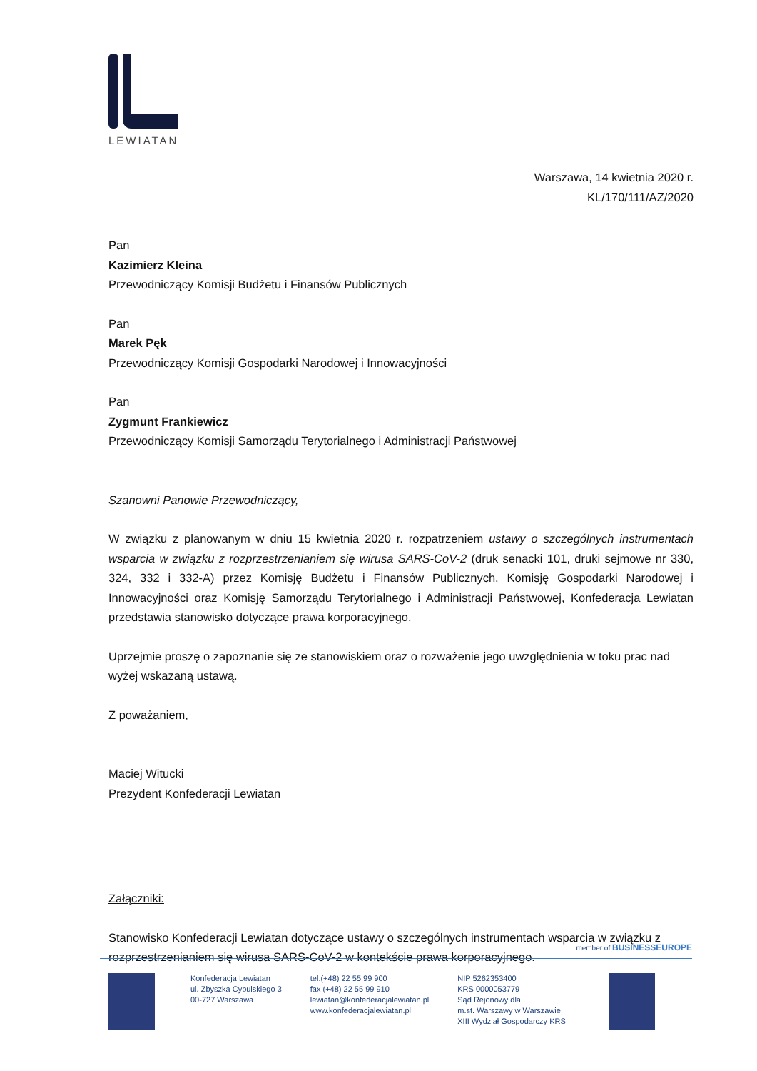LEWIATAN
Warszawa, 14 kwietnia 2020 r.
KL/170/111/AZ/2020
Pan
Kazimierz Kleina
Przewodniczący Komisji Budżetu i Finansów Publicznych
Pan
Marek Pęk
Przewodniczący Komisji Gospodarki Narodowej i Innowacyjności
Pan
Zygmunt Frankiewicz
Przewodniczący Komisji Samorządu Terytorialnego i Administracji Państwowej
Szanowni Panowie Przewodniczący,
W związku z planowanym w dniu 15 kwietnia 2020 r. rozpatrzeniem ustawy o szczególnych instrumentach wsparcia w związku z rozprzestrzenianiem się wirusa SARS-CoV-2 (druk senacki 101, druki sejmowe nr 330, 324, 332 i 332-A) przez Komisję Budżetu i Finansów Publicznych, Komisję Gospodarki Narodowej i Innowacyjności oraz Komisję Samorządu Terytorialnego i Administracji Państwowej, Konfederacja Lewiatan przedstawia stanowisko dotyczące prawa korporacyjnego.
Uprzejmie proszę o zapoznanie się ze stanowiskiem oraz o rozważenie jego uwzględnienia w toku prac nad wyżej wskazaną ustawą.
Z poważaniem,
Maciej Witucki
Prezydent Konfederacji Lewiatan
Załączniki:
Stanowisko Konfederacji Lewiatan dotyczące ustawy o szczególnych instrumentach wsparcia w związku z rozprzestrzenianiem się wirusa SARS-CoV-2 w kontekście prawa korporacyjnego.
member of BUSINESSEUROPE
Konfederacja Lewiatan
ul. Zbyszka Cybulskiego 3
00-727 Warszawa
tel.(+48) 22 55 99 900
fax (+48) 22 55 99 910
lewiatan@konfederacjalewiatan.pl
www.konfederacjalewiatan.pl
NIP 5262353400
KRS 0000053779
Sąd Rejonowy dla
m.st. Warszawy w Warszawie
XIII Wydział Gospodarczy KRS